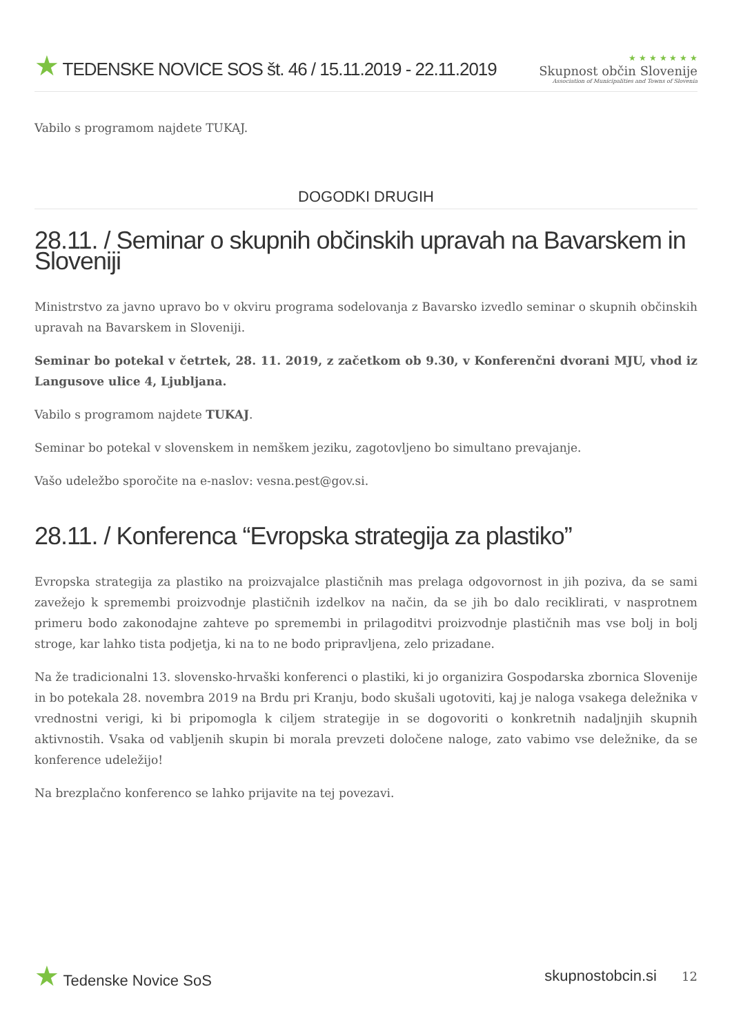★ TEDENSKE NOVICE SOS št. 46 / 15.11.2019 - 22.11.2019
★ ★ ★ ★ ★ ★ ★
Skupnost občin Slovenije
Association of Municipalities and Towns of Slovenia
Vabilo s programom najdete TUKAJ.
DOGODKI DRUGIH
28.11. / Seminar o skupnih občinskih upravah na Bavarskem in Sloveniji
Ministrstvo za javno upravo bo v okviru programa sodelovanja z Bavarsko izvedlo seminar o skupnih občinskih upravah na Bavarskem in Sloveniji.
Seminar bo potekal v četrtek, 28. 11. 2019, z začetkom ob 9.30, v Konferenčni dvorani MJU, vhod iz Langusove ulice 4, Ljubljana.
Vabilo s programom najdete TUKAJ.
Seminar bo potekal v slovenskem in nemškem jeziku, zagotovljeno bo simultano prevajanje.
Vašo udeležbo sporočite na e-naslov: vesna.pest@gov.si.
28.11. / Konferenca “Evropska strategija za plastiko”
Evropska strategija za plastiko na proizvajalce plastičnih mas prelaga odgovornost in jih poziva, da se sami zavežejo k spremembi proizvodnje plastičnih izdelkov na način, da se jih bo dalo reciklirati, v nasprotnem primeru bodo zakonodajne zahteve po spremembi in prilagoditvi proizvodnje plastičnih mas vse bolj in bolj stroge, kar lahko tista podjetja, ki na to ne bodo pripravljena, zelo prizadane.
Na že tradicionalni 13. slovensko-hrvaški konferenci o plastiki, ki jo organizira Gospodarska zbornica Slovenije in bo potekala 28. novembra 2019 na Brdu pri Kranju, bodo skušali ugotoviti, kaj je naloga vsakega deležnika v vrednostni verigi, ki bi pripomogla k ciljem strategije in se dogovoriti o konkretnih nadaljnjih skupnih aktivnostih. Vsaka od vabljenih skupin bi morala prevzeti določene naloge, zato vabimo vse deležnike, da se konference udeležijo!
Na brezplačno konferenco se lahko prijavite na tej povezavi.
★ Tedenske Novice SoS skupnostobcin.si 12